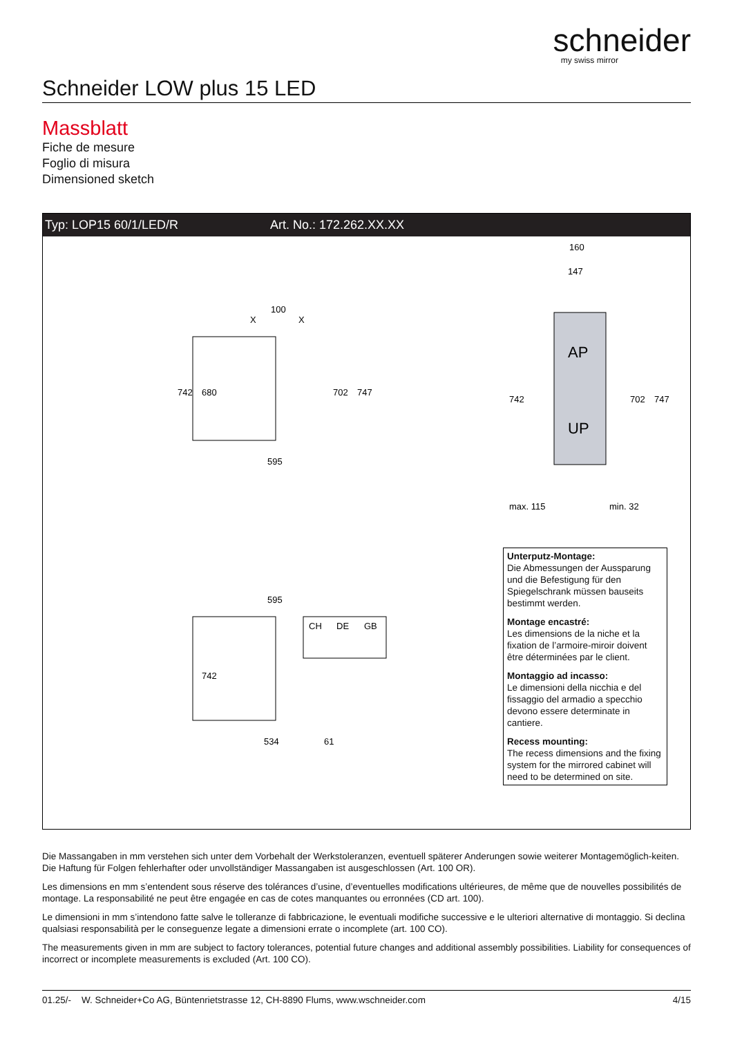schneider
my swiss mirror
Schneider LOW plus 15 LED
Massblatt
Fiche de mesure
Foglio di misura
Dimensioned sketch
Typ: LOP15 60/1/LED/R Art. No.: 172.262.XX.XX
100
X
X
595
742
680
702
747
AP
UP
160
147
742
702
747
max. 115
min. 32
595
742
534
61
CH
DE
GB
Unterputz-Montage:
Die Abmessungen der Aussparung und die Befestigung für den Spiegelschrank müssen bauseits bestimmt werden.
Montage encastré:
Les dimensions de la niche et la fixation de l’armoire-miroir doivent être déterminées par le client.
Montaggio ad incasso:
Le dimensioni della nicchia e del fissaggio del armadio a specchio devono essere determinate in cantiere.
Recess mounting:
The recess dimensions and the fixing system for the mirrored cabinet will need to be determined on site.
Die Massangaben in mm verstehen sich unter dem Vorbehalt der Werkstoleranzen, eventuell späterer Anderungen sowie weiterer Montagemöglich-keiten. Die Haftung für Folgen fehlerhafter oder unvollständiger Massangaben ist ausgeschlossen (Art. 100 OR).
Les dimensions en mm s’entendent sous réserve des tolérances d’usine, d’eventuelles modifications ultérieures, de même que de nouvelles possibilités de montage. La responsabilité ne peut être engagée en cas de cotes manquantes ou erronnées (CD art. 100).
Le dimensioni in mm s’intendono fatte salve le tolleranze di fabbricazione, le eventuali modifiche successive e le ulteriori alternative di montaggio. Si declina qualsiasi responsabilità per le conseguenze legate a dimensioni errate o incomplete (art. 100 CO).
The measurements given in mm are subject to factory tolerances, potential future changes and additional assembly possibilities. Liability for consequences of incorrect or incomplete measurements is excluded (Art. 100 CO).
01.25/- W. Schneider+Co AG, Büntenrietstrasse 12, CH-8890 Flums, www.wschneider.com 4/15